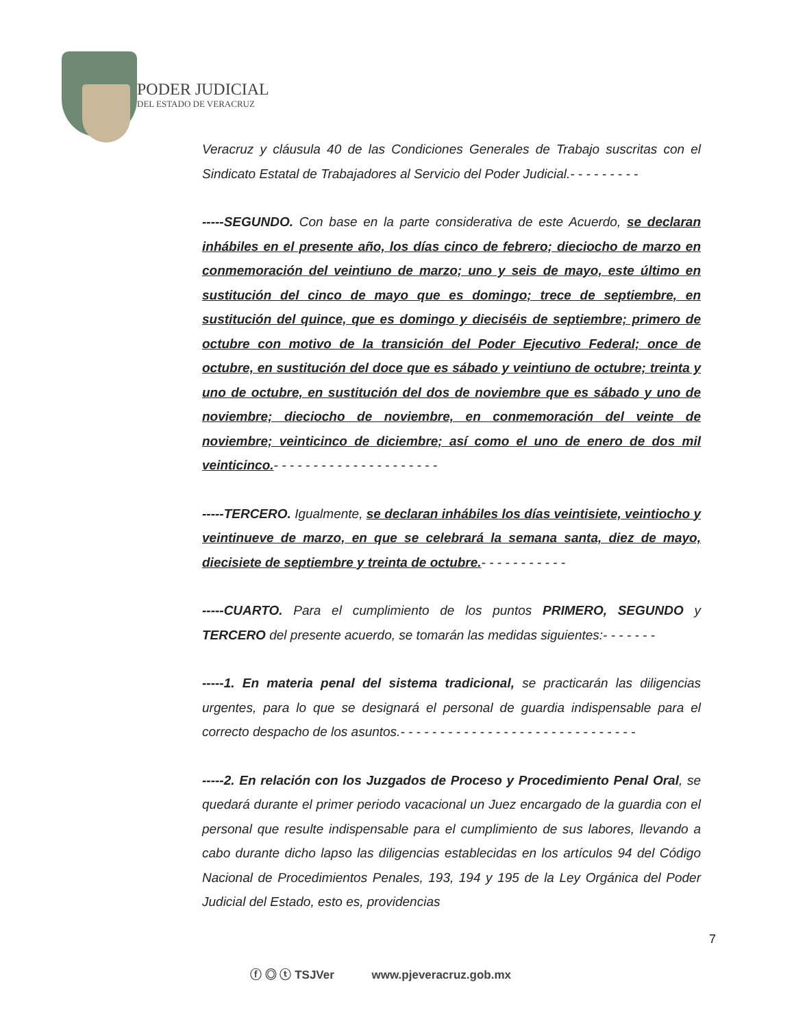PODER JUDICIAL
DEL ESTADO DE VERACRUZ
Veracruz y cláusula 40 de las Condiciones Generales de Trabajo suscritas con el Sindicato Estatal de Trabajadores al Servicio del Poder Judicial.- - - - - - - - -
-----SEGUNDO. Con base en la parte considerativa de este Acuerdo, se declaran inhábiles en el presente año, los días cinco de febrero; dieciocho de marzo en conmemoración del veintiuno de marzo; uno y seis de mayo, este último en sustitución del cinco de mayo que es domingo; trece de septiembre, en sustitución del quince, que es domingo y dieciséis de septiembre; primero de octubre con motivo de la transición del Poder Ejecutivo Federal; once de octubre, en sustitución del doce que es sábado y veintiuno de octubre; treinta y uno de octubre, en sustitución del dos de noviembre que es sábado y uno de noviembre; dieciocho de noviembre, en conmemoración del veinte de noviembre; veinticinco de diciembre; así como el uno de enero de dos mil veinticinco.- - - - - - - - - - - - - - - - - - - - -
-----TERCERO. Igualmente, se declaran inhábiles los días veintisiete, veintiocho y veintinueve de marzo, en que se celebrará la semana santa, diez de mayo, diecisiete de septiembre y treinta de octubre.- - - - - - - - - - -
-----CUARTO. Para el cumplimiento de los puntos PRIMERO, SEGUNDO y TERCERO del presente acuerdo, se tomarán las medidas siguientes:- - - - - - -
-----1. En materia penal del sistema tradicional, se practicarán las diligencias urgentes, para lo que se designará el personal de guardia indispensable para el correcto despacho de los asuntos.- - - - - - - - - - - - - - - - - - - - - - - - - - - - - -
-----2. En relación con los Juzgados de Proceso y Procedimiento Penal Oral, se quedará durante el primer periodo vacacional un Juez encargado de la guardia con el personal que resulte indispensable para el cumplimiento de sus labores, llevando a cabo durante dicho lapso las diligencias establecidas en los artículos 94 del Código Nacional de Procedimientos Penales, 193, 194 y 195 de la Ley Orgánica del Poder Judicial del Estado, esto es, providencias
7
ⓕ ◎ ⓣ TSJVer www.pjeveracruz.gob.mx